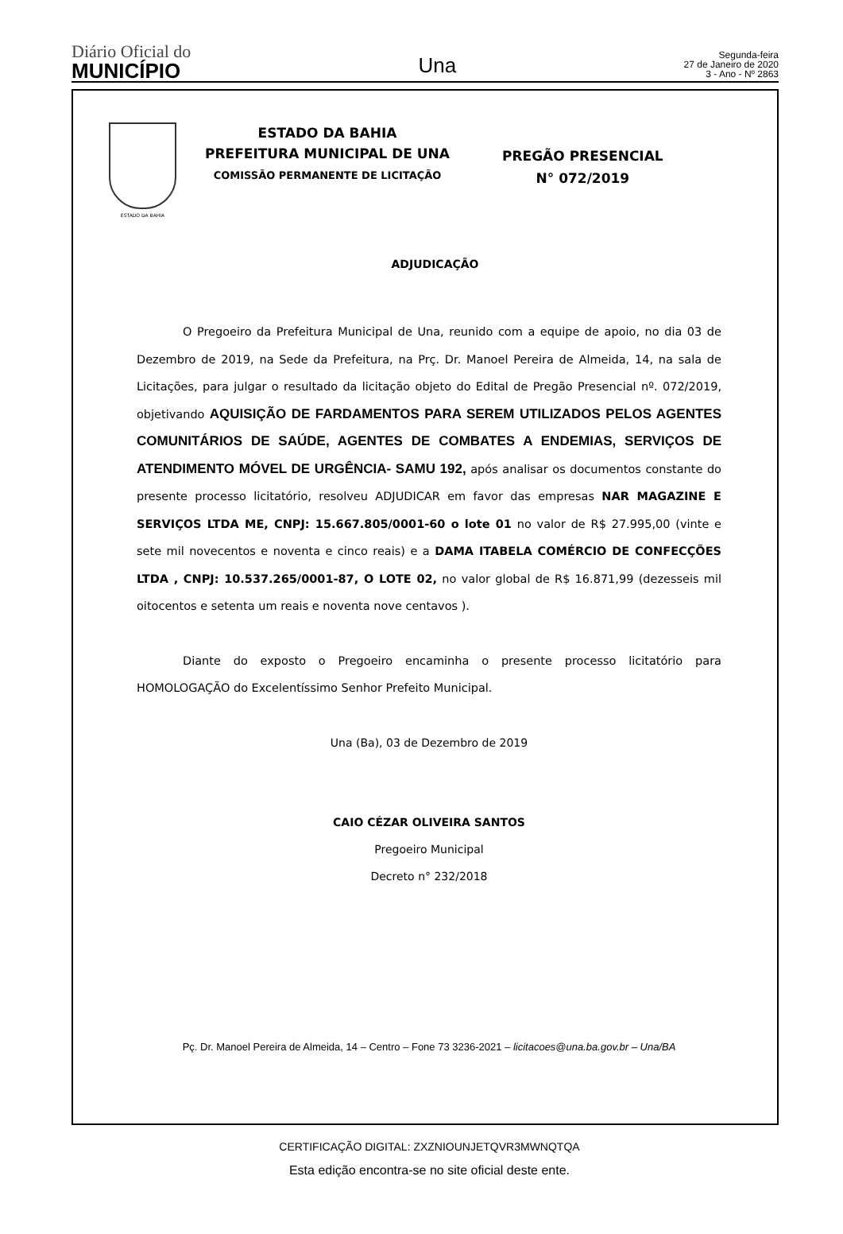Diário Oficial do
MUNICÍPIO
Una
Segunda-feira
27 de Janeiro de 2020
3 - Ano - Nº 2863
ESTADO DA BAHIA
ESTADO DA BAHIA
PREFEITURA MUNICIPAL DE UNA
COMISSÃO PERMANENTE DE LICITAÇÃO
PREGÃO PRESENCIAL
N° 072/2019
ADJUDICAÇÃO
O Pregoeiro da Prefeitura Municipal de Una, reunido com a equipe de apoio, no dia 03 de Dezembro de 2019, na Sede da Prefeitura, na Prç. Dr. Manoel Pereira de Almeida, 14, na sala de Licitações, para julgar o resultado da licitação objeto do Edital de Pregão Presencial nº. 072/2019, objetivando AQUISIÇÃO DE FARDAMENTOS PARA SEREM UTILIZADOS PELOS AGENTES COMUNITÁRIOS DE SAÚDE, AGENTES DE COMBATES A ENDEMIAS, SERVIÇOS DE ATENDIMENTO MÓVEL DE URGÊNCIA- SAMU 192, após analisar os documentos constante do presente processo licitatório, resolveu ADJUDICAR em favor das empresas NAR MAGAZINE E SERVIÇOS LTDA ME, CNPJ: 15.667.805/0001-60 o lote 01 no valor de R$ 27.995,00 (vinte e sete mil novecentos e noventa e cinco reais) e a DAMA ITABELA COMÉRCIO DE CONFECÇÕES LTDA , CNPJ: 10.537.265/0001-87, O LOTE 02, no valor global de R$ 16.871,99 (dezesseis mil oitocentos e setenta um reais e noventa nove centavos ).
Diante do exposto o Pregoeiro encaminha o presente processo licitatório para HOMOLOGAÇÃO do Excelentíssimo Senhor Prefeito Municipal.
Una (Ba), 03 de Dezembro de 2019
CAIO CÉZAR OLIVEIRA SANTOS
Pregoeiro Municipal
Decreto n° 232/2018
Pç. Dr. Manoel Pereira de Almeida, 14 – Centro – Fone 73 3236-2021 – licitacoes@una.ba.gov.br – Una/BA
CERTIFICAÇÃO DIGITAL: ZXZNIOUNJETQVR3MWNQTQA
Esta edição encontra-se no site oficial deste ente.